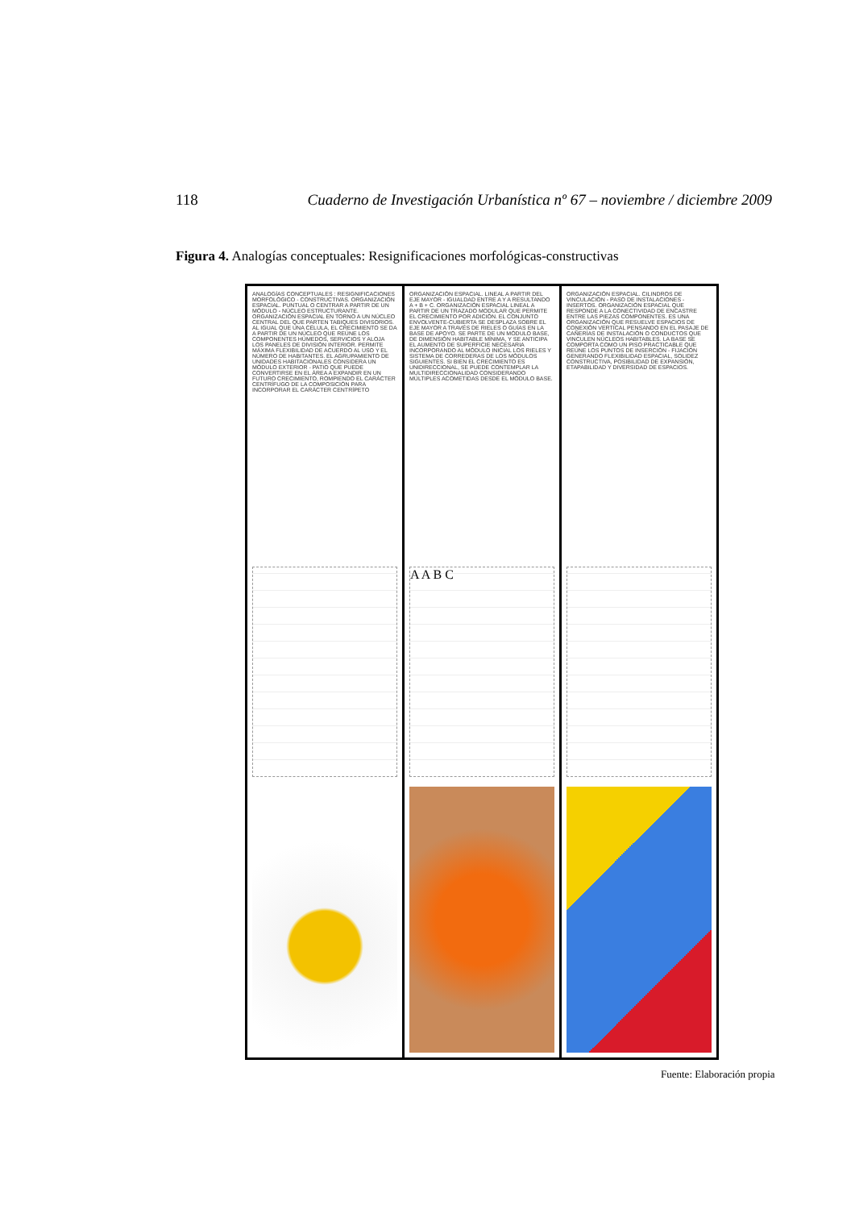118 Cuaderno de Investigación Urbanística nº 67 – noviembre / diciembre 2009
Figura 4. Analogías conceptuales: Resignificaciones morfológicas-constructivas
ANALOGÍAS CONCEPTUALES : RESIGNIFICACIONES MORFOLÓGICO - CONSTRUCTIVAS. ORGANIZACIÓN ESPACIAL. PUNTUAL O CENTRAR A PARTIR DE UN MÓDULO - NÚCLEO ESTRUCTURANTE. ORGANIZACIÓN ESPACIAL EN TORNO A UN NÚCLEO CENTRAL DEL QUE PARTEN TABIQUES DIVISORIOS. AL IGUAL QUE UNA CÉLULA, EL CRECIMIENTO SE DA A PARTIR DE UN NÚCLEO QUE REÚNE LOS COMPONENTES HÚMEDOS, SERVICIOS Y ALOJA LOS PANELES DE DIVISIÓN INTERIOR. PERMITE MÁXIMA FLEXIBILIDAD DE ACUERDO AL USO Y EL NÚMERO DE HABITANTES. EL AGRUPAMIENTO DE UNIDADES HABITACIONALES CONSIDERA UN MÓDULO EXTERIOR - PATIO QUE PUEDE CONVERTIRSE EN EL ÁREA A EXPANDIR EN UN FUTURO CRECIMIENTO, ROMPIENDO EL CARÁCTER CENTRÍFUGO DE LA COMPOSICIÓN PARA INCORPORAR EL CARÁCTER CENTRÍPETO
ORGANIZACIÓN ESPACIAL. LINEAL A PARTIR DEL EJE MAYOR - IGUALDAD ENTRE A Y A RESULTANDO A + B + C. ORGANIZACIÓN ESPACIAL LINEAL A PARTIR DE UN TRAZADO MODULAR QUE PERMITE EL CRECIMIENTO POR ADICIÓN. EL CONJUNTO ENVOLVENTE-CUBIERTA SE DESPLAZA SOBRE EL EJE MAYOR A TRAVÉS DE RIELES O GUÍAS EN LA BASE DE APOYO. SE PARTE DE UN MÓDULO BASE, DE DIMENSIÓN HABITABLE MÍNIMA, Y SE ANTICIPA EL AUMENTO DE SUPERFICIE NECESARIA INCORPORANDO AL MÓDULO INICIAL LOS RIELES Y SISTEMA DE CORREDERAS DE LOS MÓDULOS SIGUIENTES. SI BIEN EL CRECIMIENTO ES UNIDIRECCIONAL, SE PUEDE CONTEMPLAR LA MULTIDIRECCIONALIDAD CONSIDERANDO MÚLTIPLES ACOMETIDAS DESDE EL MÓDULO BASE.
A A B C
ORGANIZACIÓN ESPACIAL. CILINDROS DE VINCULACIÓN - PASO DE INSTALACIONES - INSERTOS. ORGANIZACIÓN ESPACIAL QUE RESPONDE A LA CONECTIVIDAD DE ENCASTRE ENTRE LAS PIEZAS COMPONENTES. ES UNA ORGANIZACIÓN QUE RESUELVE ESPACIOS DE CONEXIÓN VERTICAL PENSANDO EN EL PASAJE DE CAÑERÍAS DE INSTALACIÓN O CONDUCTOS QUE VINCULEN NÚCLEOS HABITABLES. LA BASE SE COMPORTA COMO UN PISO PRACTICABLE QUE REÚNE LOS PUNTOS DE INSERCIÓN - FIJACIÓN GENERANDO FLEXIBILIDAD ESPACIAL, SOLIDEZ CONSTRUCTIVA, POSIBILIDAD DE EXPANSIÓN, ETAPABILIDAD Y DIVERSIDAD DE ESPACIOS.
Fuente: Elaboración propia